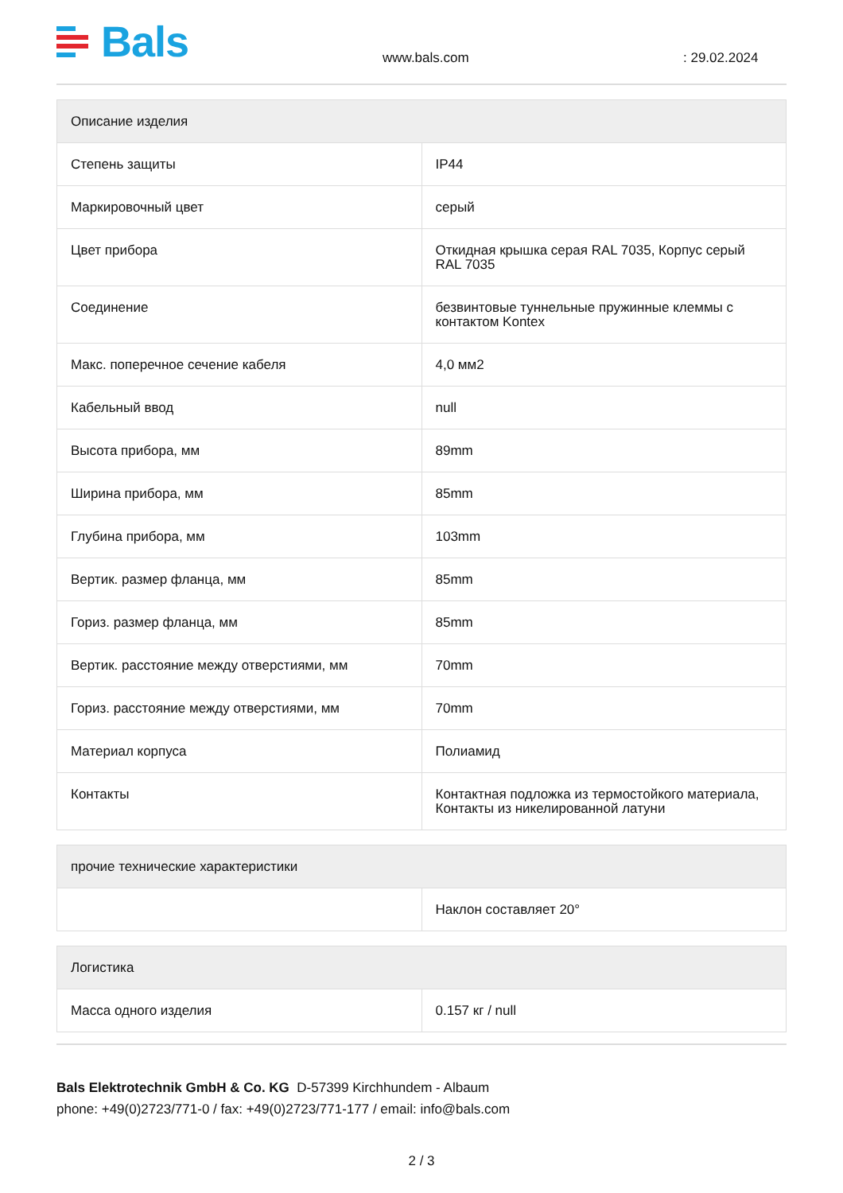Bals
www.bals.com
: 29.02.2024
| Описание изделия | |
| --- | --- |
| Степень защиты | IP44 |
| Маркировочный цвет | серый |
| Цвет прибора | Откидная крышка серая RAL 7035, Корпус серый RAL 7035 |
| Соединение | безвинтовые туннельные пружинные клеммы с контактом Kontex |
| Макс. поперечное сечение кабеля | 4,0 мм2 |
| Кабельный ввод | null |
| Высота прибора, мм | 89mm |
| Ширина прибора, мм | 85mm |
| Глубина прибора, мм | 103mm |
| Вертик. размер фланца, мм | 85mm |
| Гориз. размер фланца, мм | 85mm |
| Вертик. расстояние между отверстиями, мм | 70mm |
| Гориз. расстояние между отверстиями, мм | 70mm |
| Материал корпуса | Полиамид |
| Контакты | Контактная подложка из термостойкого материала, Контакты из никелированной латуни |
| прочие технические характеристики | |
| --- | --- |
| | Наклон составляет 20° |
| Логистика | |
| --- | --- |
| Масса одного изделия | 0.157 кг / null |
Bals Elektrotechnik GmbH & Co. KG D-57399 Kirchhundem - Albaum
phone: +49(0)2723/771-0 / fax: +49(0)2723/771-177 / email: info@bals.com
2 / 3